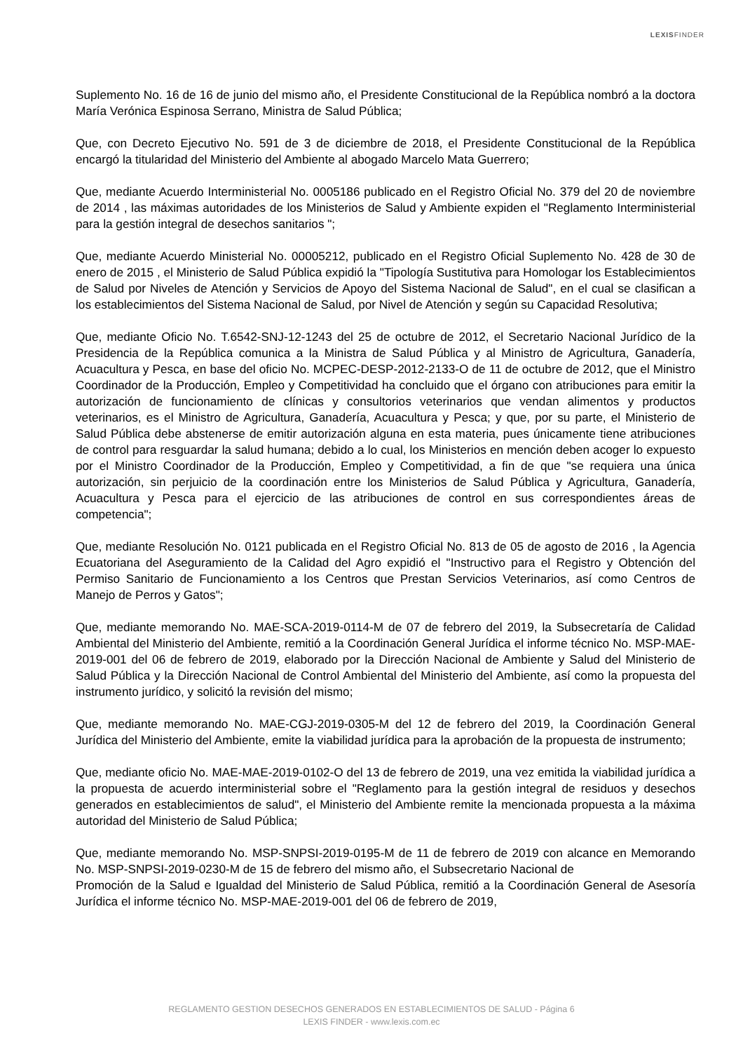LEXISFINDER
Suplemento No. 16 de 16 de junio del mismo año, el Presidente Constitucional de la República nombró a la doctora María Verónica Espinosa Serrano, Ministra de Salud Pública;
Que, con Decreto Ejecutivo No. 591 de 3 de diciembre de 2018, el Presidente Constitucional de la República encargó la titularidad del Ministerio del Ambiente al abogado Marcelo Mata Guerrero;
Que, mediante Acuerdo Interministerial No. 0005186 publicado en el Registro Oficial No. 379 del 20 de noviembre de 2014 , las máximas autoridades de los Ministerios de Salud y Ambiente expiden el "Reglamento Interministerial para la gestión integral de desechos sanitarios ";
Que, mediante Acuerdo Ministerial No. 00005212, publicado en el Registro Oficial Suplemento No. 428 de 30 de enero de 2015 , el Ministerio de Salud Pública expidió la "Tipología Sustitutiva para Homologar los Establecimientos de Salud por Niveles de Atención y Servicios de Apoyo del Sistema Nacional de Salud", en el cual se clasifican a los establecimientos del Sistema Nacional de Salud, por Nivel de Atención y según su Capacidad Resolutiva;
Que, mediante Oficio No. T.6542-SNJ-12-1243 del 25 de octubre de 2012, el Secretario Nacional Jurídico de la Presidencia de la República comunica a la Ministra de Salud Pública y al Ministro de Agricultura, Ganadería, Acuacultura y Pesca, en base del oficio No. MCPEC-DESP-2012-2133-O de 11 de octubre de 2012, que el Ministro Coordinador de la Producción, Empleo y Competitividad ha concluido que el órgano con atribuciones para emitir la autorización de funcionamiento de clínicas y consultorios veterinarios que vendan alimentos y productos veterinarios, es el Ministro de Agricultura, Ganadería, Acuacultura y Pesca; y que, por su parte, el Ministerio de Salud Pública debe abstenerse de emitir autorización alguna en esta materia, pues únicamente tiene atribuciones de control para resguardar la salud humana; debido a lo cual, los Ministerios en mención deben acoger lo expuesto por el Ministro Coordinador de la Producción, Empleo y Competitividad, a fin de que "se requiera una única autorización, sin perjuicio de la coordinación entre los Ministerios de Salud Pública y Agricultura, Ganadería, Acuacultura y Pesca para el ejercicio de las atribuciones de control en sus correspondientes áreas de competencia";
Que, mediante Resolución No. 0121 publicada en el Registro Oficial No. 813 de 05 de agosto de 2016 , la Agencia Ecuatoriana del Aseguramiento de la Calidad del Agro expidió el "Instructivo para el Registro y Obtención del Permiso Sanitario de Funcionamiento a los Centros que Prestan Servicios Veterinarios, así como Centros de Manejo de Perros y Gatos";
Que, mediante memorando No. MAE-SCA-2019-0114-M de 07 de febrero del 2019, la Subsecretaría de Calidad Ambiental del Ministerio del Ambiente, remitió a la Coordinación General Jurídica el informe técnico No. MSP-MAE-2019-001 del 06 de febrero de 2019, elaborado por la Dirección Nacional de Ambiente y Salud del Ministerio de Salud Pública y la Dirección Nacional de Control Ambiental del Ministerio del Ambiente, así como la propuesta del instrumento jurídico, y solicitó la revisión del mismo;
Que, mediante memorando No. MAE-CGJ-2019-0305-M del 12 de febrero del 2019, la Coordinación General Jurídica del Ministerio del Ambiente, emite la viabilidad jurídica para la aprobación de la propuesta de instrumento;
Que, mediante oficio No. MAE-MAE-2019-0102-O del 13 de febrero de 2019, una vez emitida la viabilidad jurídica a la propuesta de acuerdo interministerial sobre el "Reglamento para la gestión integral de residuos y desechos generados en establecimientos de salud", el Ministerio del Ambiente remite la mencionada propuesta a la máxima autoridad del Ministerio de Salud Pública;
Que, mediante memorando No. MSP-SNPSI-2019-0195-M de 11 de febrero de 2019 con alcance en Memorando No. MSP-SNPSI-2019-0230-M de 15 de febrero del mismo año, el Subsecretario Nacional de
Promoción de la Salud e Igualdad del Ministerio de Salud Pública, remitió a la Coordinación General de Asesoría Jurídica el informe técnico No. MSP-MAE-2019-001 del 06 de febrero de 2019,
REGLAMENTO GESTION DESECHOS GENERADOS EN ESTABLECIMIENTOS DE SALUD - Página 6
LEXIS FINDER - www.lexis.com.ec